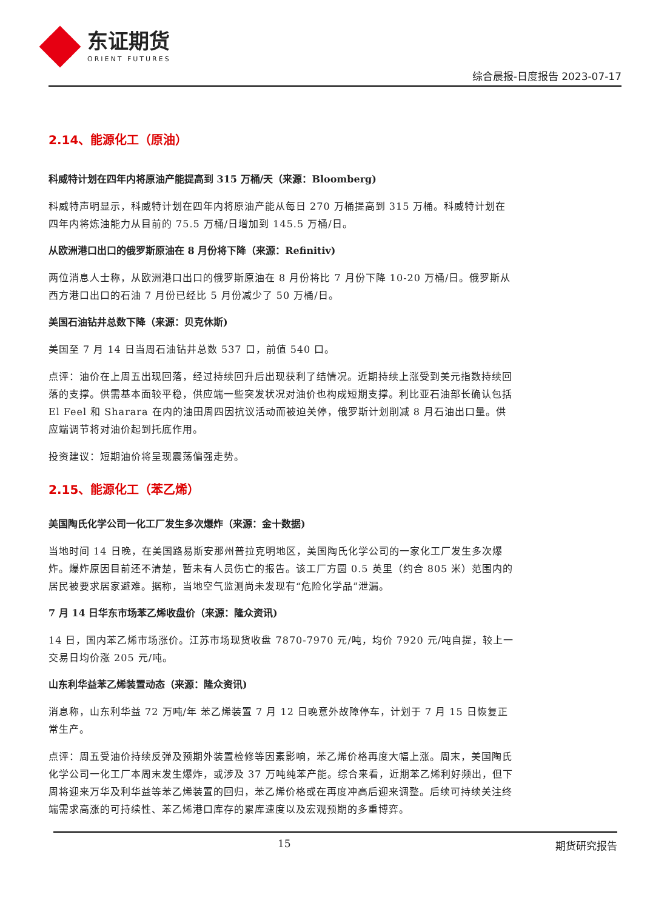东证期货
ORIENT FUTURES
综合晨报-日度报告 2023-07-17
2.14、能源化工（原油）
科威特计划在四年内将原油产能提高到 315 万桶/天（来源：Bloomberg)
科威特声明显示，科威特计划在四年内将原油产能从每日 270 万桶提高到 315 万桶。科威特计划在四年内将炼油能力从目前的 75.5 万桶/日增加到 145.5 万桶/日。
从欧洲港口出口的俄罗斯原油在 8 月份将下降（来源：Refinitiv)
两位消息人士称，从欧洲港口出口的俄罗斯原油在 8 月份将比 7 月份下降 10-20 万桶/日。俄罗斯从西方港口出口的石油 7 月份已经比 5 月份减少了 50 万桶/日。
美国石油钻井总数下降（来源：贝克休斯)
美国至 7 月 14 日当周石油钻井总数 537 口，前值 540 口。
点评：油价在上周五出现回落，经过持续回升后出现获利了结情况。近期持续上涨受到美元指数持续回落的支撑。供需基本面较平稳，供应端一些突发状况对油价也构成短期支撑。利比亚石油部长确认包括 El Feel 和 Sharara 在内的油田周四因抗议活动而被迫关停，俄罗斯计划削减 8 月石油出口量。供应端调节将对油价起到托底作用。
投资建议：短期油价将呈现震荡偏强走势。
2.15、能源化工（苯乙烯）
美国陶氏化学公司一化工厂发生多次爆炸（来源：金十数据)
当地时间 14 日晚，在美国路易斯安那州普拉克明地区，美国陶氏化学公司的一家化工厂发生多次爆炸。爆炸原因目前还不清楚，暂未有人员伤亡的报告。该工厂方圆 0.5 英里（约合 805 米）范围内的居民被要求居家避难。据称，当地空气监测尚未发现有“危险化学品”泄漏。
7 月 14 日华东市场苯乙烯收盘价（来源：隆众资讯)
14 日，国内苯乙烯市场涨价。江苏市场现货收盘 7870-7970 元/吨，均价 7920 元/吨自提，较上一交易日均价涨 205 元/吨。
山东利华益苯乙烯装置动态（来源：隆众资讯)
消息称，山东利华益 72 万吨/年 苯乙烯装置 7 月 12 日晚意外故障停车，计划于 7 月 15 日恢复正常生产。
点评：周五受油价持续反弹及预期外装置检修等因素影响，苯乙烯价格再度大幅上涨。周末，美国陶氏化学公司一化工厂本周末发生爆炸，或涉及 37 万吨纯苯产能。综合来看，近期苯乙烯利好频出，但下周将迎来万华及利华益等苯乙烯装置的回归，苯乙烯价格或在再度冲高后迎来调整。后续可持续关注终端需求高涨的可持续性、苯乙烯港口库存的累库速度以及宏观预期的多重博弈。
15 期货研究报告